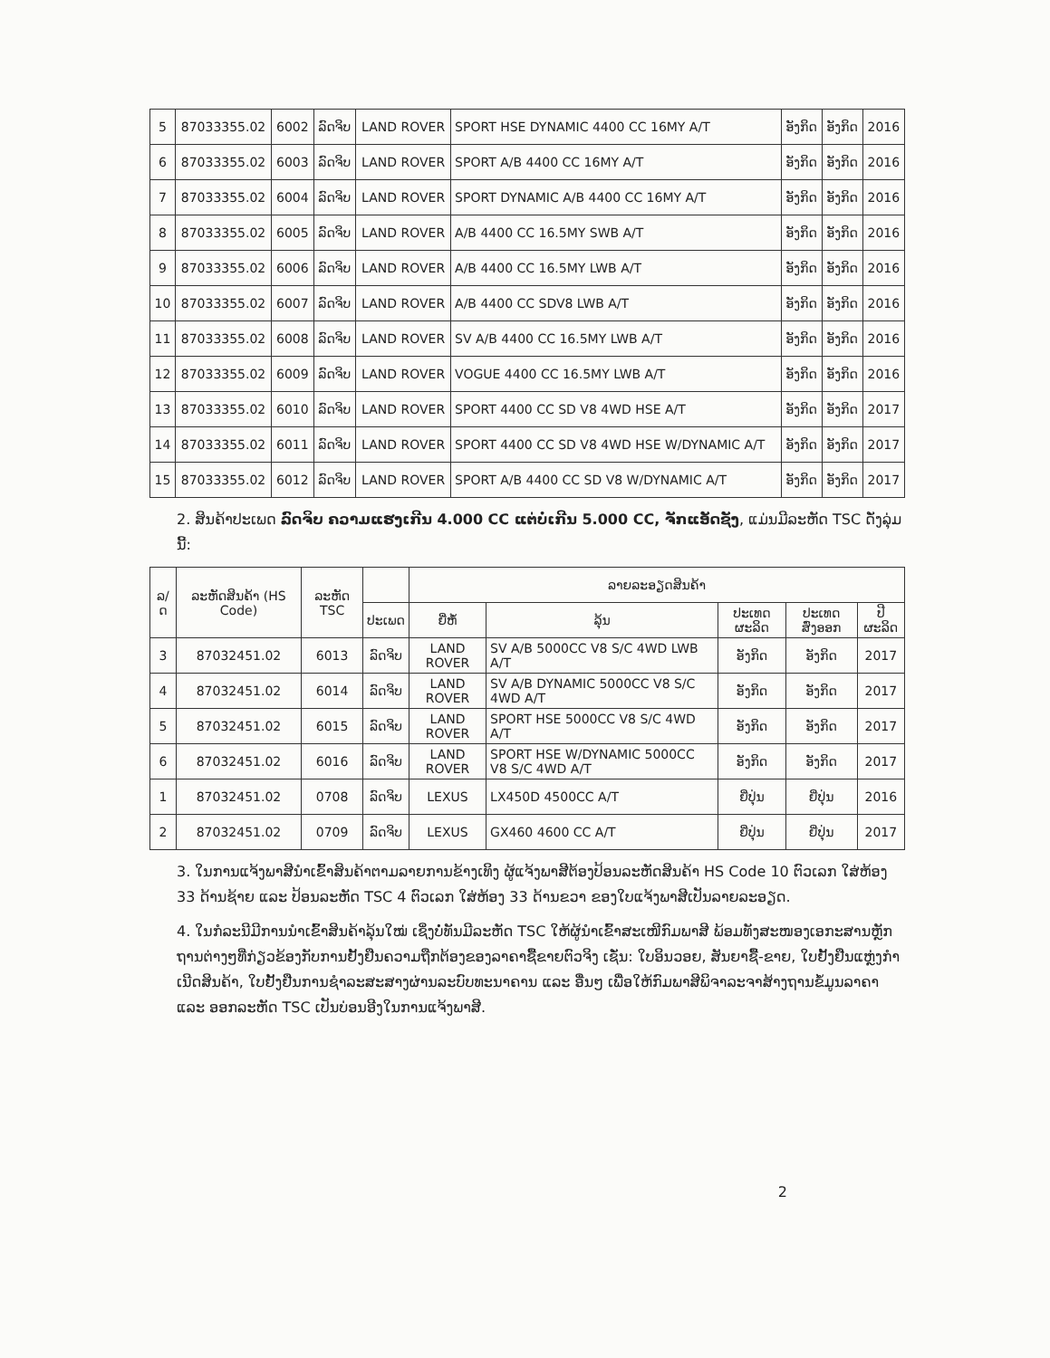| 5 | 87033355.02 | 6002 | ລົດຈິບ | LAND ROVER | SPORT HSE DYNAMIC 4400 CC 16MY A/T | ອັງກິດ | ອັງກິດ | 2016 |
| 6 | 87033355.02 | 6003 | ລົດຈິບ | LAND ROVER | SPORT A/B 4400 CC 16MY A/T | ອັງກິດ | ອັງກິດ | 2016 |
| 7 | 87033355.02 | 6004 | ລົດຈິບ | LAND ROVER | SPORT DYNAMIC A/B 4400 CC 16MY A/T | ອັງກິດ | ອັງກິດ | 2016 |
| 8 | 87033355.02 | 6005 | ລົດຈິບ | LAND ROVER | A/B 4400 CC 16.5MY SWB A/T | ອັງກິດ | ອັງກິດ | 2016 |
| 9 | 87033355.02 | 6006 | ລົດຈິບ | LAND ROVER | A/B 4400 CC 16.5MY LWB A/T | ອັງກິດ | ອັງກິດ | 2016 |
| 10 | 87033355.02 | 6007 | ລົດຈິບ | LAND ROVER | A/B 4400 CC SDV8 LWB A/T | ອັງກິດ | ອັງກິດ | 2016 |
| 11 | 87033355.02 | 6008 | ລົດຈິບ | LAND ROVER | SV A/B 4400 CC 16.5MY LWB A/T | ອັງກິດ | ອັງກິດ | 2016 |
| 12 | 87033355.02 | 6009 | ລົດຈິບ | LAND ROVER | VOGUE 4400 CC 16.5MY LWB A/T | ອັງກິດ | ອັງກິດ | 2016 |
| 13 | 87033355.02 | 6010 | ລົດຈິບ | LAND ROVER | SPORT 4400 CC SD V8 4WD HSE A/T | ອັງກິດ | ອັງກິດ | 2017 |
| 14 | 87033355.02 | 6011 | ລົດຈິບ | LAND ROVER | SPORT 4400 CC SD V8 4WD HSE W/DYNAMIC A/T | ອັງກິດ | ອັງກິດ | 2017 |
| 15 | 87033355.02 | 6012 | ລົດຈິບ | LAND ROVER | SPORT A/B 4400 CC SD V8 W/DYNAMIC A/T | ອັງກິດ | ອັງກິດ | 2017 |
2. ສິນຄ້າປະເພດ ລົດຈິບ ຄວາມແຮງເກີນ 4.000 CC ແຕ່ບໍ່ເກີນ 5.000 CC, ຈັກແອັດຊັງ, ແມ່ນມີລະຫັດ TSC ດັ່ງລຸ່ມນີ້:
| ລ/ດ | ລະຫັດສິນຄ້າ (HS Code) | ລະຫັດ TSC | | ລາຍລະອຽດສິນຄ້າ | | | | |
| --- | --- | --- | --- | --- | --- | --- | --- | --- |
| | | | ປະເພດ | ຍີ່ຫໍ້ | ລຸ້ນ | ປະເທດຜະລິດ | ປະເທດສົ່ງອອກ | ປີຜະລິດ |
| 3 | 87032451.02 | 6013 | ລົດຈິບ | LAND ROVER | SV A/B 5000CC V8 S/C 4WD LWB A/T | ອັງກິດ | ອັງກິດ | 2017 |
| 4 | 87032451.02 | 6014 | ລົດຈິບ | LAND ROVER | SV A/B DYNAMIC 5000CC V8 S/C 4WD A/T | ອັງກິດ | ອັງກິດ | 2017 |
| 5 | 87032451.02 | 6015 | ລົດຈິບ | LAND ROVER | SPORT HSE 5000CC V8 S/C 4WD A/T | ອັງກິດ | ອັງກິດ | 2017 |
| 6 | 87032451.02 | 6016 | ລົດຈິບ | LAND ROVER | SPORT HSE W/DYNAMIC 5000CC V8 S/C 4WD A/T | ອັງກິດ | ອັງກິດ | 2017 |
| 1 | 87032451.02 | 0708 | ລົດຈິບ | LEXUS | LX450D 4500CC A/T | ຍີ່ປຸ່ນ | ຍີ່ປຸ່ນ | 2016 |
| 2 | 87032451.02 | 0709 | ລົດຈິບ | LEXUS | GX460 4600 CC A/T | ຍີ່ປຸ່ນ | ຍີ່ປຸ່ນ | 2017 |
3. ໃນການແຈ້ງພາສີນໍາເຂົ້າສິນຄ້າຕາມລາຍການຂ້າງເທິງ ຜູ້ແຈ້ງພາສີຕ້ອງປ້ອນລະຫັດສິນຄ້າ HS Code 10 ຕົວເລກ ໃສ່ຫ້ອງ 33 ດ້ານຊ້າຍ ແລະ ປ້ອນລະຫັດ TSC 4 ຕົວເລກ ໃສ່ຫ້ອງ 33 ດ້ານຂວາ ຂອງໃບແຈ້ງພາສີເປັນລາຍລະອຽດ.
4. ໃນກໍລະນີມີການນໍາເຂົ້າສິນຄ້າລຸ້ນໃໝ່ ເຊິ່ງບໍ່ທັນມີລະຫັດ TSC ໃຫ້ຜູ້ນໍາເຂົ້າສະເໜີກົມພາສີ ພ້ອມທັງສະໜອງເອກະສານຫຼັກຖານຕ່າງໆທີ່ກ່ຽວຂ້ອງກັບການຢັ້ງຢືນຄວາມຖືກຕ້ອງຂອງລາຄາຊື້ຂາຍຕົວຈິງ ເຊັ່ນ: ໃບອິນວອຍ, ສັນຍາຊື້-ຂາຍ, ໃບຢັ້ງຢືນແຫຼ່ງກໍາເນີດສິນຄ້າ, ໃບຢັ້ງຢືນການຊໍາລະສະສາງຜ່ານລະບົບທະນາຄານ ແລະ ອື່ນໆ ເພື່ອໃຫ້ກົມພາສີພິຈາລະຈາສ້າງຖານຂໍ້ມູນລາຄາ ແລະ ອອກລະຫັດ TSC ເປັນບ່ອນອີງໃນການແຈ້ງພາສີ.
2